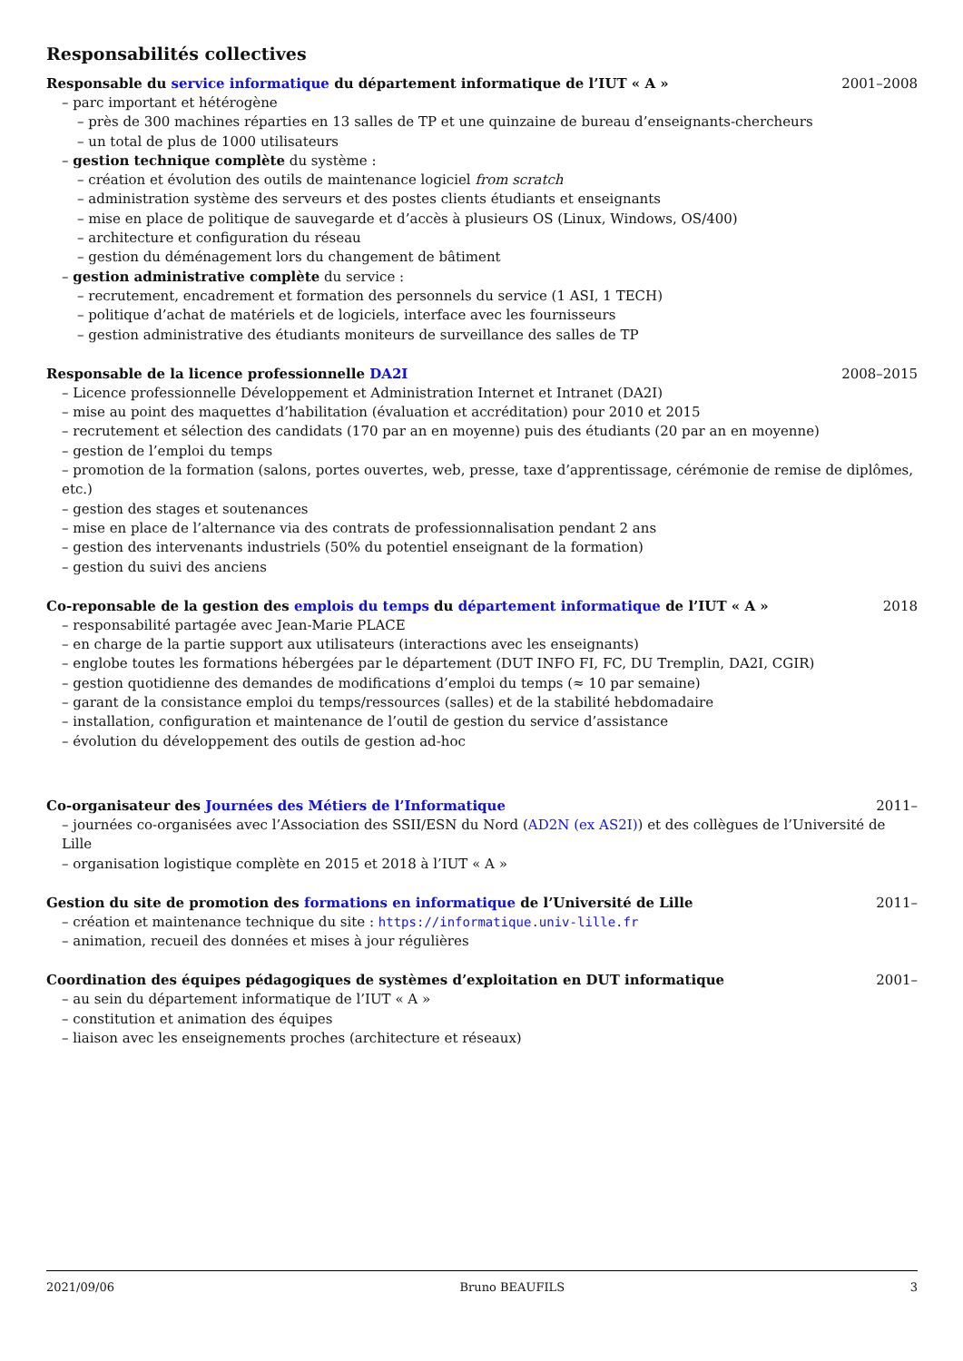Responsabilités collectives
Responsable du service informatique du département informatique de l’IUT « A » 2001–2008
– parc important et hétérogène
– près de 300 machines réparties en 13 salles de TP et une quinzaine de bureau d’enseignants-chercheurs
– un total de plus de 1000 utilisateurs
– gestion technique complète du système :
– création et évolution des outils de maintenance logiciel from scratch
– administration système des serveurs et des postes clients étudiants et enseignants
– mise en place de politique de sauvegarde et d’accès à plusieurs OS (Linux, Windows, OS/400)
– architecture et configuration du réseau
– gestion du déménagement lors du changement de bâtiment
– gestion administrative complète du service :
– recrutement, encadrement et formation des personnels du service (1 ASI, 1 TECH)
– politique d’achat de matériels et de logiciels, interface avec les fournisseurs
– gestion administrative des étudiants moniteurs de surveillance des salles de TP
Responsable de la licence professionnelle DA2I 2008–2015
– Licence professionnelle Développement et Administration Internet et Intranet (DA2I)
– mise au point des maquettes d’habilitation (évaluation et accréditation) pour 2010 et 2015
– recrutement et sélection des candidats (170 par an en moyenne) puis des étudiants (20 par an en moyenne)
– gestion de l’emploi du temps
– promotion de la formation (salons, portes ouvertes, web, presse, taxe d’apprentissage, cérémonie de remise de diplômes, etc.)
– gestion des stages et soutenances
– mise en place de l’alternance via des contrats de professionnalisation pendant 2 ans
– gestion des intervenants industriels (50% du potentiel enseignant de la formation)
– gestion du suivi des anciens
Co-reponsable de la gestion des emplois du temps du département informatique de l’IUT « A » 2018
– responsabilité partagée avec Jean-Marie PLACE
– en charge de la partie support aux utilisateurs (interactions avec les enseignants)
– englobe toutes les formations hébergées par le département (DUT INFO FI, FC, DU Tremplin, DA2I, CGIR)
– gestion quotidienne des demandes de modifications d’emploi du temps (≈ 10 par semaine)
– garant de la consistance emploi du temps/ressources (salles) et de la stabilité hebdomadaire
– installation, configuration et maintenance de l’outil de gestion du service d’assistance
– évolution du développement des outils de gestion ad-hoc
Co-organisateur des Journées des Métiers de l’Informatique 2011–
– journées co-organisées avec l’Association des SSII/ESN du Nord (AD2N (ex AS2I)) et des collègues de l’Université de Lille
– organisation logistique complète en 2015 et 2018 à l’IUT « A »
Gestion du site de promotion des formations en informatique de l’Université de Lille 2011–
– création et maintenance technique du site : https://informatique.univ-lille.fr
– animation, recueil des données et mises à jour régulières
Coordination des équipes pédagogiques de systèmes d’exploitation en DUT informatique 2001–
– au sein du département informatique de l’IUT « A »
– constitution et animation des équipes
– liaison avec les enseignements proches (architecture et réseaux)
2021/09/06 Bruno BEAUFILS 3